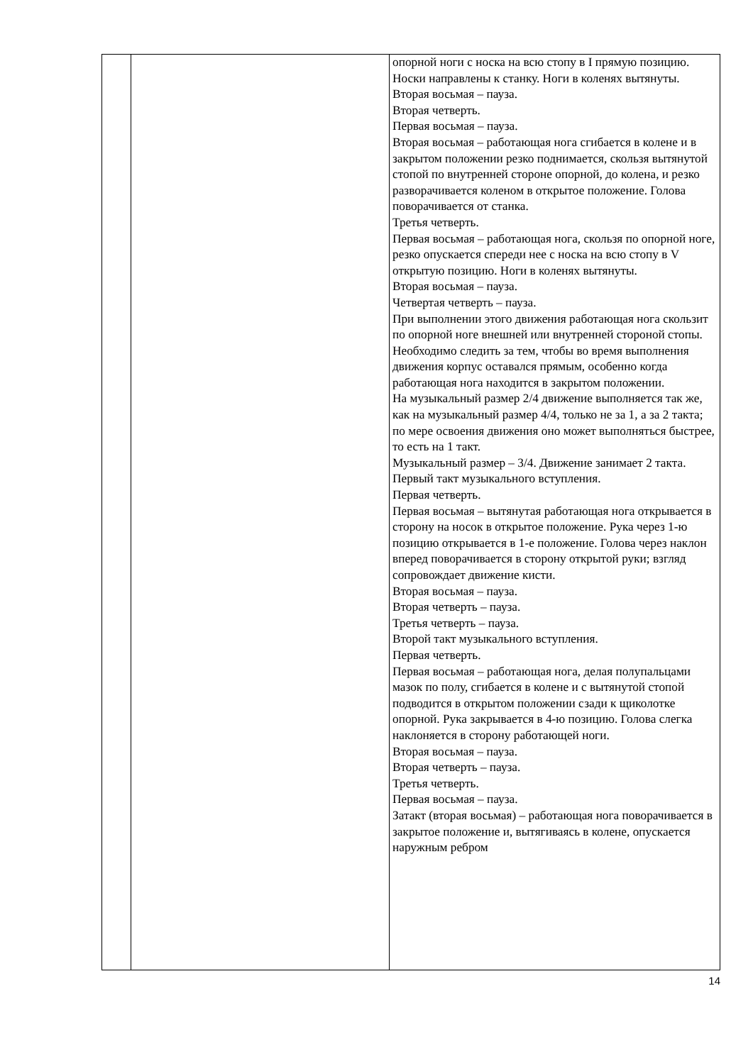| | | опорной ноги с носка на всю стопу в I прямую позицию. Носки направлены к станку. Ноги в коленях вытянуты. Вторая восьмая – пауза. Вторая четверть. Первая восьмая – пауза. Вторая восьмая – работающая нога сгибается в колене и в закрытом положении резко поднимается, скользя вытянутой стопой по внутренней стороне опорной, до колена, и резко разворачивается коленом в открытое положение. Голова поворачивается от станка. Третья четверть. Первая восьмая – работающая нога, скользя по опорной ноге, резко опускается спереди нее с носка на всю стопу в V открытую позицию. Ноги в коленях вытянуты. Вторая восьмая – пауза. Четвертая четверть – пауза. При выполнении этого движения работающая нога скользит по опорной ноге внешней или внутренней стороной стопы. Необходимо следить за тем, чтобы во время выполнения движения корпус оставался прямым, особенно когда работающая нога находится в закрытом положении. На музыкальный размер 2/4 движение выполняется так же, как на музыкальный размер 4/4, только не за 1, а за 2 такта; по мере освоения движения оно может выполняться быстрее, то есть на 1 такт. Музыкальный размер – 3/4. Движение занимает 2 такта. Первый такт музыкального вступления. Первая четверть. Первая восьмая – вытянутая работающая нога открывается в сторону на носок в открытое положение. Рука через 1-ю позицию открывается в 1-е положение. Голова через наклон вперед поворачивается в сторону открытой руки; взгляд сопровождает движение кисти. Вторая восьмая – пауза. Вторая четверть – пауза. Третья четверть – пауза. Второй такт музыкального вступления. Первая четверть. Первая восьмая – работающая нога, делая полупальцами мазок по полу, сгибается в колене и с вытянутой стопой подводится в открытом положении сзади к щиколотке опорной. Рука закрывается в 4-ю позицию. Голова слегка наклоняется в сторону работающей ноги. Вторая восьмая – пауза. Вторая четверть – пауза. Третья четверть. Первая восьмая – пауза. Затакт (вторая восьмая) – работающая нога поворачивается в закрытое положение и, вытягиваясь в колене, опускается наружным ребром |
14